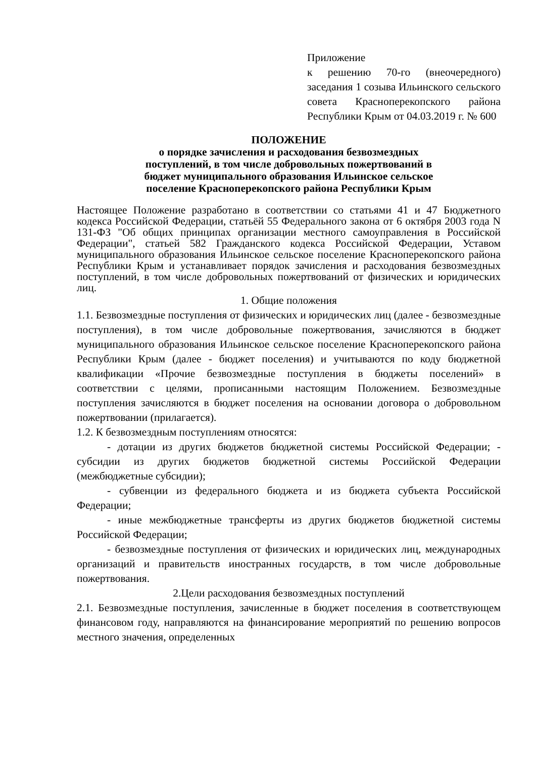Приложение
к решению 70-го (внеочередного) заседания 1 созыва Ильинского сельского совета Красноперекопского района Республики Крым от 04.03.2019 г. № 600
ПОЛОЖЕНИЕ
о порядке зачисления и расходования безвозмездных
поступлений, в том числе добровольных пожертвований в
бюджет муниципального образования Ильинское сельское
поселение Красноперекопского района Республики Крым
Настоящее Положение разработано в соответствии со статьями 41 и 47 Бюджетного кодекса Российской Федерации, статьёй 55 Федерального закона от 6 октября 2003 года N 131-ФЗ "Об общих принципах организации местного самоуправления в Российской Федерации", статьей 582 Гражданского кодекса Российской Федерации, Уставом муниципального образования Ильинское сельское поселение Красноперекопского района Республики Крым и устанавливает порядок зачисления и расходования безвозмездных поступлений, в том числе добровольных пожертвований от физических и юридических лиц.
1. Общие положения
1.1. Безвозмездные поступления от физических и юридических лиц (далее - безвозмездные поступления), в том числе добровольные пожертвования, зачисляются в бюджет муниципального образования Ильинское сельское поселение Красноперекопского района Республики Крым (далее - бюджет поселения) и учитываются по коду бюджетной квалификации «Прочие безвозмездные поступления в бюджеты поселений» в соответствии с целями, прописанными настоящим Положением. Безвозмездные поступления зачисляются в бюджет поселения на основании договора о добровольном пожертвовании (прилагается).
1.2. К безвозмездным поступлениям относятся:
- дотации из других бюджетов бюджетной системы Российской Федерации; - субсидии из других бюджетов бюджетной системы Российской Федерации (межбюджетные субсидии);
- субвенции из федерального бюджета и из бюджета субъекта Российской Федерации;
- иные межбюджетные трансферты из других бюджетов бюджетной системы Российской Федерации;
- безвозмездные поступления от физических и юридических лиц, международных организаций и правительств иностранных государств, в том числе добровольные пожертвования.
2.Цели расходования безвозмездных поступлений
2.1. Безвозмездные поступления, зачисленные в бюджет поселения в соответствующем финансовом году, направляются на финансирование мероприятий по решению вопросов местного значения, определенных